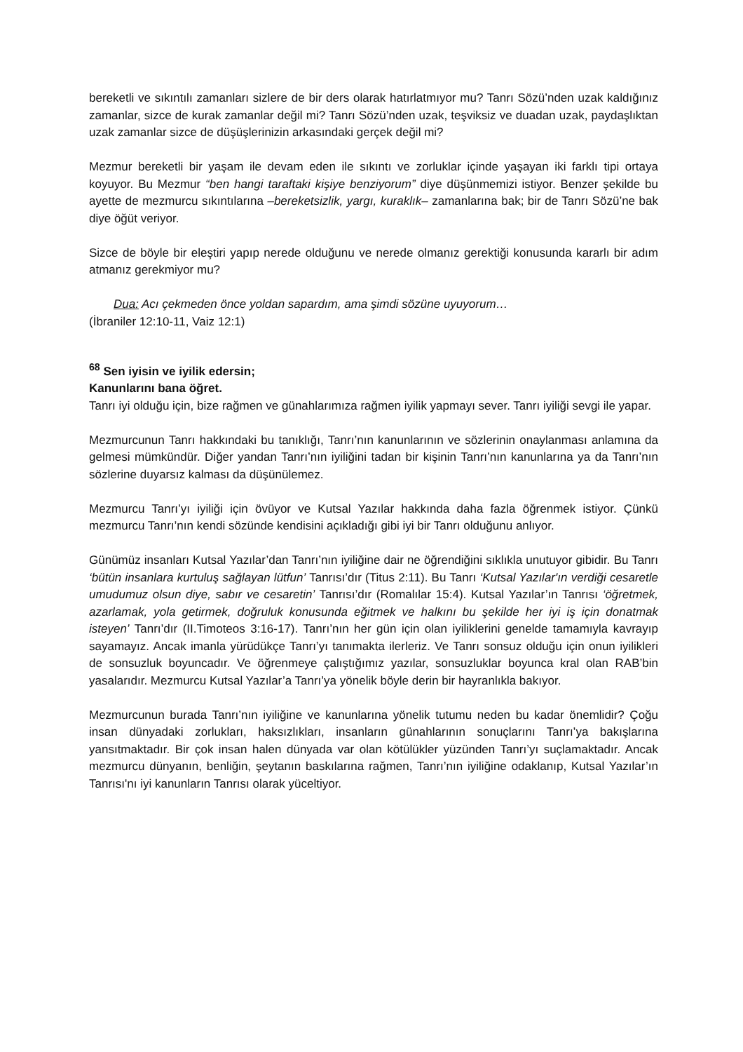bereketli ve sıkıntılı zamanları sizlere de bir ders olarak hatırlatmıyor mu? Tanrı Sözü’nden uzak kaldığınız zamanlar, sizce de kurak zamanlar değil mi? Tanrı Sözü’nden uzak, teşviksiz ve duadan uzak, paydaşlıktan uzak zamanlar sizce de düşüşlerinizin arkasındaki gerçek değil mi?
Mezmur bereketli bir yaşam ile devam eden ile sıkıntı ve zorluklar içinde yaşayan iki farklı tipi ortaya koyuyor. Bu Mezmur “ben hangi taraftaki kişiye benziyorum” diye düşünmemizi istiyor. Benzer şekilde bu ayette de mezmurcu sıkıntılarına –bereketsizlik, yargı, kuraklık– zamanlarına bak; bir de Tanrı Sözü’ne bak diye öğüt veriyor.
Sizce de böyle bir eleştiri yapıp nerede olduğunu ve nerede olmanız gerektiği konusunda kararlı bir adım atmanız gerekmiyor mu?
Dua: Acı çekmeden önce yoldan sapardım, ama şimdi sözüne uyuyorum…
(İbraniler 12:10-11, Vaiz 12:1)
<sup>68</sup> Sen iyisin ve iyilik edersin;
Kanunlarını bana öğret.
Tanrı iyi olduğu için, bize rağmen ve günahlarımıza rağmen iyilik yapmayı sever. Tanrı iyiliği sevgi ile yapar.
Mezmurcunun Tanrı hakkındaki bu tanıklığı, Tanrı’nın kanunlarının ve sözlerinin onaylanması anlamına da gelmesi mümkündür. Diğer yandan Tanrı’nın iyiliğini tadan bir kişinin Tanrı’nın kanunlarına ya da Tanrı’nın sözlerine duyarsız kalması da düşünülemez.
Mezmurcu Tanrı’yı iyiliği için övüyor ve Kutsal Yazılar hakkında daha fazla öğrenmek istiyor. Çünkü mezmurcu Tanrı’nın kendi sözünde kendisini açıkladığı gibi iyi bir Tanrı olduğunu anlıyor.
Günümüz insanları Kutsal Yazılar’dan Tanrı’nın iyiliğine dair ne öğrendiğini sıklıkla unutuyor gibidir. Bu Tanrı ‘bütün insanlara kurtuluş sağlayan lütfun’ Tanrısı’dır (Titus 2:11). Bu Tanrı ‘Kutsal Yazılar'ın verdiği cesaretle umudumuz olsun diye, sabır ve cesaretin’ Tanrısı’dır (Romalılar 15:4). Kutsal Yazılar’ın Tanrısı ‘öğretmek, azarlamak, yola getirmek, doğruluk konusunda eğitmek ve halkını bu şekilde her iyi iş için donatmak isteyen’ Tanrı’dır (II.Timoteos 3:16-17). Tanrı’nın her gün için olan iyiliklerini genelde tamamıyla kavrayıp sayamayız. Ancak imanla yürüdükçe Tanrı’yı tanımakta ilerleriz. Ve Tanrı sonsuz olduğu için onun iyilikleri de sonsuzluk boyuncadır. Ve öğrenmeye çalıştığımız yazılar, sonsuzluklar boyunca kral olan RAB’bin yasalarıdır. Mezmurcu Kutsal Yazılar’a Tanrı’ya yönelik böyle derin bir hayranlıkla bakıyor.
Mezmurcunun burada Tanrı’nın iyiliğine ve kanunlarına yönelik tutumu neden bu kadar önemlidir? Çoğu insan dünyadaki zorlukları, haksızlıkları, insanların günahlarının sonuçlarını Tanrı’ya bakışlarına yansıtmaktadır. Bir çok insan halen dünyada var olan kötülükler yüzünden Tanrı’yı suçlamaktadır. Ancak mezmurcu dünyanın, benliğin, şeytanın baskılarına rağmen, Tanrı’nın iyiliğine odaklanıp, Kutsal Yazılar’ın Tanrısı'nı iyi kanunların Tanrısı olarak yüceltiyor.